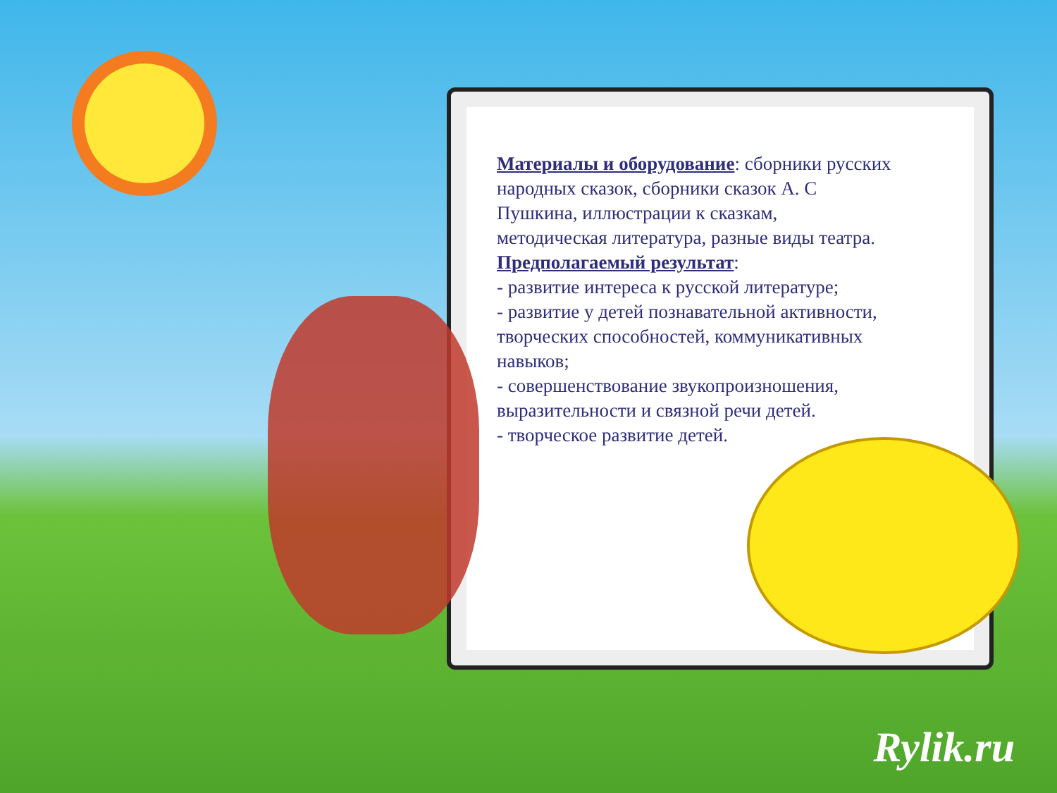Материалы и оборудование: сборники русских народных сказок, сборники сказок А. С Пушкина, иллюстрации к сказкам, методическая литература, разные виды театра.
Предполагаемый результат:
- развитие интереса к русской литературе;
- развитие у детей познавательной активности, творческих способностей, коммуникативных навыков;
- совершенствование звукопроизношения, выразительности и связной речи детей.
- творческое развитие детей.
Rylik.ru